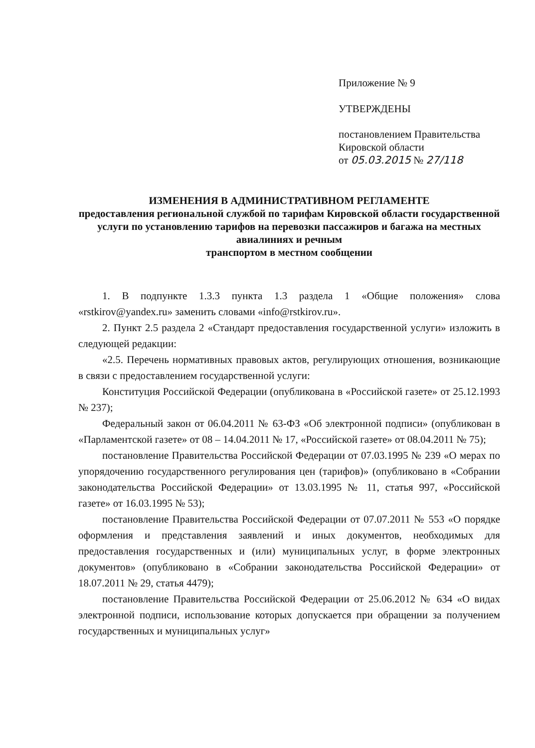Приложение № 9
УТВЕРЖДЕНЫ
постановлением Правительства
Кировской области
от 05.03.2015 № 27/118
ИЗМЕНЕНИЯ В АДМИНИСТРАТИВНОМ РЕГЛАМЕНТЕ
предоставления региональной службой по тарифам Кировской области государственной услуги по установлению тарифов на перевозки пассажиров и багажа на местных авиалиниях и речным
транспортом в местном сообщении
1. В подпункте 1.3.3 пункта 1.3 раздела 1 «Общие положения» слова «rstkirov@yandex.ru» заменить словами «info@rstkirov.ru».
2. Пункт 2.5 раздела 2 «Стандарт предоставления государственной услуги» изложить в следующей редакции:
«2.5. Перечень нормативных правовых актов, регулирующих отношения, возникающие в связи с предоставлением государственной услуги:
Конституция Российской Федерации (опубликована в «Российской газете» от 25.12.1993 № 237);
Федеральный закон от 06.04.2011 № 63-ФЗ «Об электронной подписи» (опубликован в «Парламентской газете» от 08 – 14.04.2011 № 17, «Российской газете» от 08.04.2011 № 75);
постановление Правительства Российской Федерации от 07.03.1995 № 239 «О мерах по упорядочению государственного регулирования цен (тарифов)» (опубликовано в «Собрании законодательства Российской Федерации» от 13.03.1995 № 11, статья 997, «Российской газете» от 16.03.1995 № 53);
постановление Правительства Российской Федерации от 07.07.2011 № 553 «О порядке оформления и представления заявлений и иных документов, необходимых для предоставления государственных и (или) муниципальных услуг, в форме электронных документов» (опубликовано в «Собрании законодательства Российской Федерации» от 18.07.2011 № 29, статья 4479);
постановление Правительства Российской Федерации от 25.06.2012 № 634 «О видах электронной подписи, использование которых допускается при обращении за получением государственных и муниципальных услуг»